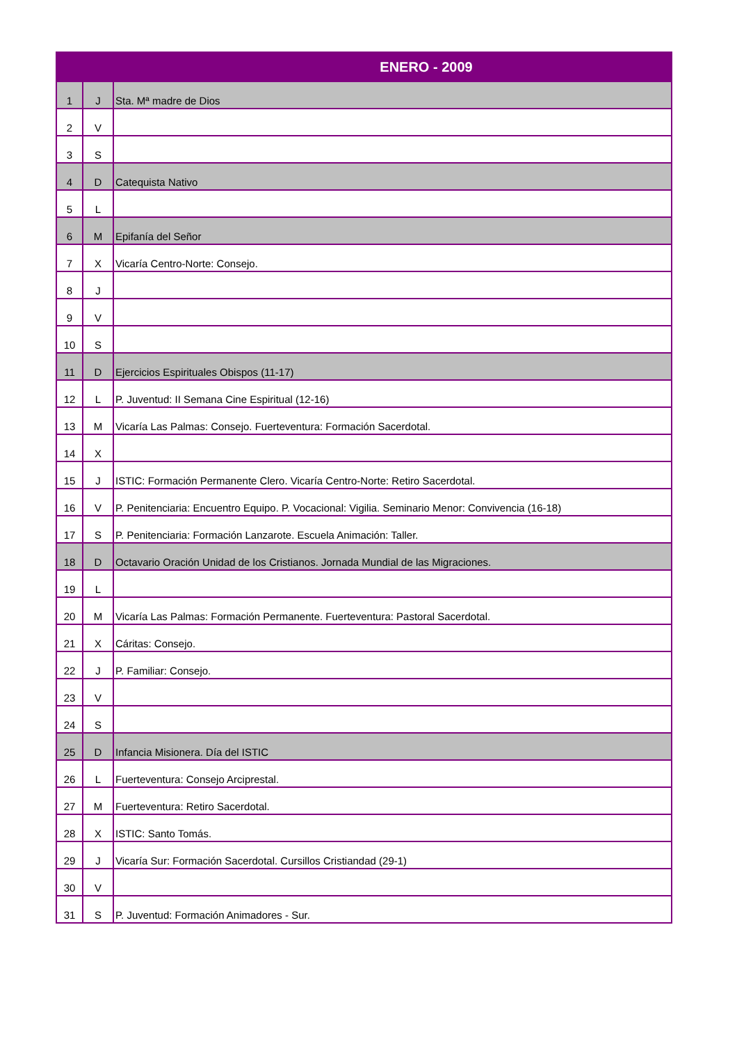| ENERO - 2009 | | |
| --- | --- | --- |
| 1 | J | Sta. Mª madre de Dios |
| 2 | V | |
| 3 | S | |
| 4 | D | Catequista Nativo |
| 5 | L | |
| 6 | M | Epifanía del Señor |
| 7 | X | Vicaría Centro-Norte: Consejo. |
| 8 | J | |
| 9 | V | |
| 10 | S | |
| 11 | D | Ejercicios Espirituales Obispos (11-17) |
| 12 | L | P. Juventud: II Semana Cine Espiritual (12-16) |
| 13 | M | Vicaría Las Palmas: Consejo. Fuerteventura: Formación Sacerdotal. |
| 14 | X | |
| 15 | J | ISTIC: Formación Permanente Clero. Vicaría Centro-Norte: Retiro Sacerdotal. |
| 16 | V | P. Penitenciaria: Encuentro Equipo. P. Vocacional: Vigilia. Seminario Menor: Convivencia (16-18) |
| 17 | S | P. Penitenciaria: Formación Lanzarote. Escuela Animación: Taller. |
| 18 | D | Octavario Oración Unidad de los Cristianos. Jornada Mundial de las Migraciones. |
| 19 | L | |
| 20 | M | Vicaría Las Palmas: Formación Permanente. Fuerteventura: Pastoral Sacerdotal. |
| 21 | X | Cáritas: Consejo. |
| 22 | J | P. Familiar: Consejo. |
| 23 | V | |
| 24 | S | |
| 25 | D | Infancia Misionera. Día del ISTIC |
| 26 | L | Fuerteventura: Consejo Arciprestal. |
| 27 | M | Fuerteventura: Retiro Sacerdotal. |
| 28 | X | ISTIC: Santo Tomás. |
| 29 | J | Vicaría Sur: Formación Sacerdotal. Cursillos Cristiandad (29-1) |
| 30 | V | |
| 31 | S | P. Juventud: Formación Animadores - Sur. |